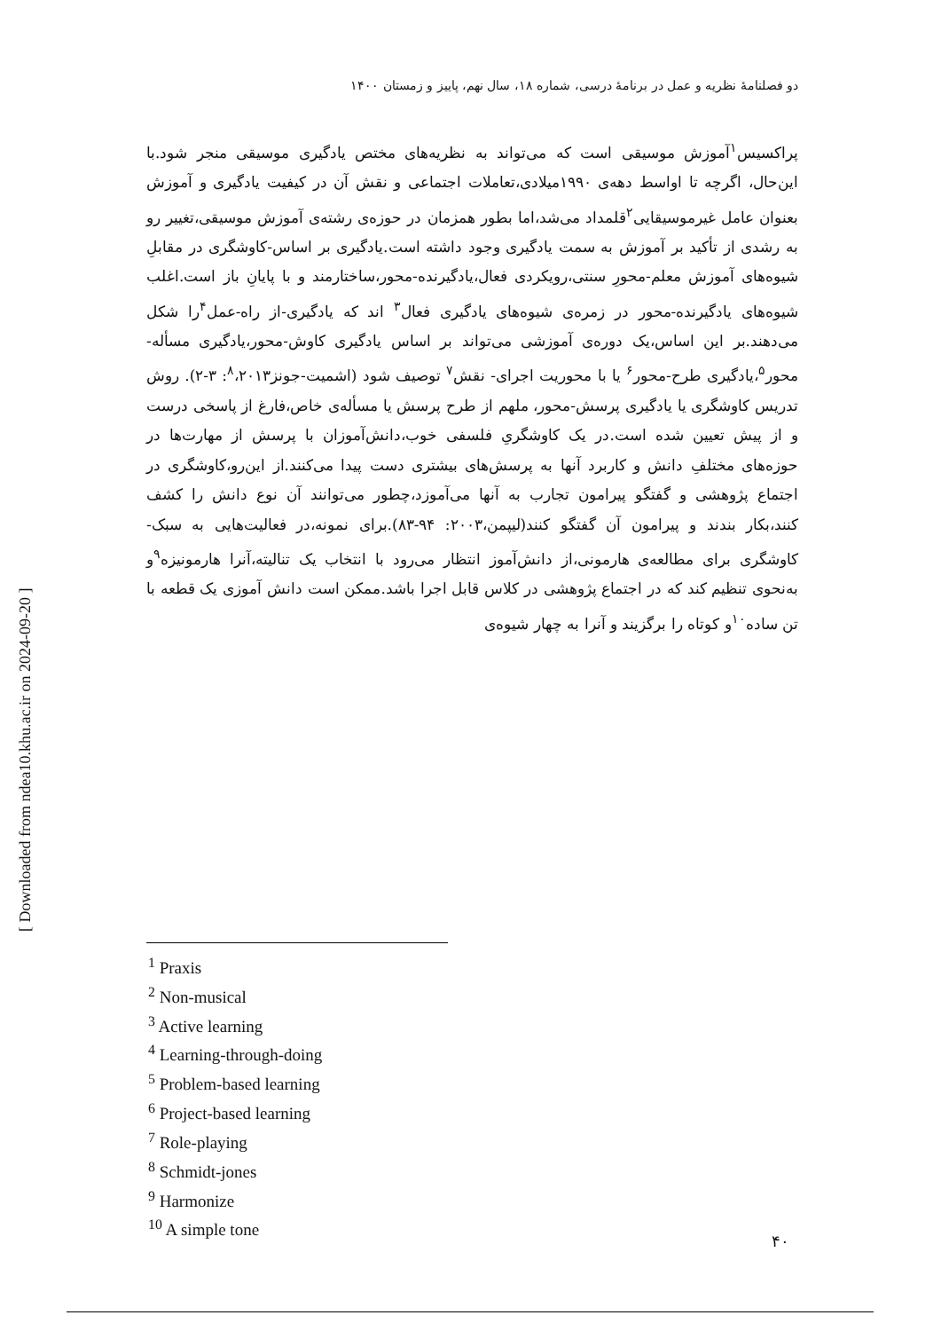دو فصلنامهٔ نظریه و عمل در برنامهٔ درسی، شماره ۱۸، سال نهم، پاییز و زمستان ۱۴۰۰
پراکسیس<sup>۱</sup>آموزش موسیقی است که می‌تواند به نظریه‌های مختص یادگیری موسیقی منجر شود.با این‌حال، اگرچه تا اواسط دهه‌ی ۱۹۹۰میلادی،تعاملات اجتماعی و نقش آن در کیفیت یادگیری و آموزش بعنوان عامل غیرموسیقایی<sup>۲</sup>قلمداد می‌شد،اما بطور همزمان در حوزه‌ی رشته‌ی آموزش موسیقی،تغییر رو به رشدی از تأکید بر آموزش به سمت یادگیری وجود داشته است.یادگیری بر اساس-کاوشگری در مقابلِ شیوه‌های آموزش معلم-محورِ سنتی،رویکردی فعال،یادگیرنده-محور،ساختارمند و با پایانِ باز است.اغلب شیوه‌های یادگیرنده-محور در زمره‌ی شیوه‌های یادگیری فعال<sup>۳</sup> اند که یادگیری-از راه-عمل<sup>۴</sup>را شکل می‌دهند.بر این اساس،یک دوره‌ی آموزشی می‌تواند بر اساس یادگیری کاوش-محور،یادگیری مسأله-محور<sup>۵</sup>،یادگیری طرح-محور<sup>۶</sup> یا با محوریت اجرای- نقش<sup>۷</sup> توصیف شود (اشمیت-جونز<sup>۸</sup>،۲۰۱۳: ۳-۲). روش تدریس کاوشگری یا یادگیری پرسش-محور، ملهم از طرح پرسش یا مسأله‌ی خاص،فارغ از پاسخی درست و از پیش تعیین شده است.در یک کاوشگریِ فلسفی خوب،دانش‌آموزان با پرسش از مهارت‌ها در حوزه‌های مختلفِ دانش و کاربرد آنها به پرسش‌های بیشتری دست پیدا می‌کنند.از این‌رو،کاوشگری در اجتماع پژوهشی و گفتگو پیرامون تجارب به آنها می‌آموزد،چطور می‌توانند آن نوع دانش را کشف کنند،بکار بندند و پیرامون آن گفتگو کنند(لیپمن،۲۰۰۳: ۹۴-۸۳).برای نمونه،در فعالیت‌هایی به سبک- کاوشگری برای مطالعه‌ی هارمونی،از دانش‌آموز انتظار می‌رود با انتخاب یک تنالیته،آنرا هارمونیزه<sup>۹</sup>و به‌نحوی تنظیم کند که در اجتماع پژوهشی در کلاس قابل اجرا باشد.ممکن است دانش آموزی یک قطعه با تن ساده<sup>۱۰</sup>و کوتاه را برگزیند و آنرا به چهار شیوه‌ی
<sup>1</sup> Praxis
<sup>2</sup> Non-musical
<sup>3</sup> Active learning
<sup>4</sup> Learning-through-doing
<sup>5</sup> Problem-based learning
<sup>6</sup> Project-based learning
<sup>7</sup> Role-playing
<sup>8</sup> Schmidt-jones
<sup>9</sup> Harmonize
<sup>10</sup> A simple tone
۴۰
[ Downloaded from ndea10.khu.ac.ir on 2024-09-20 ]